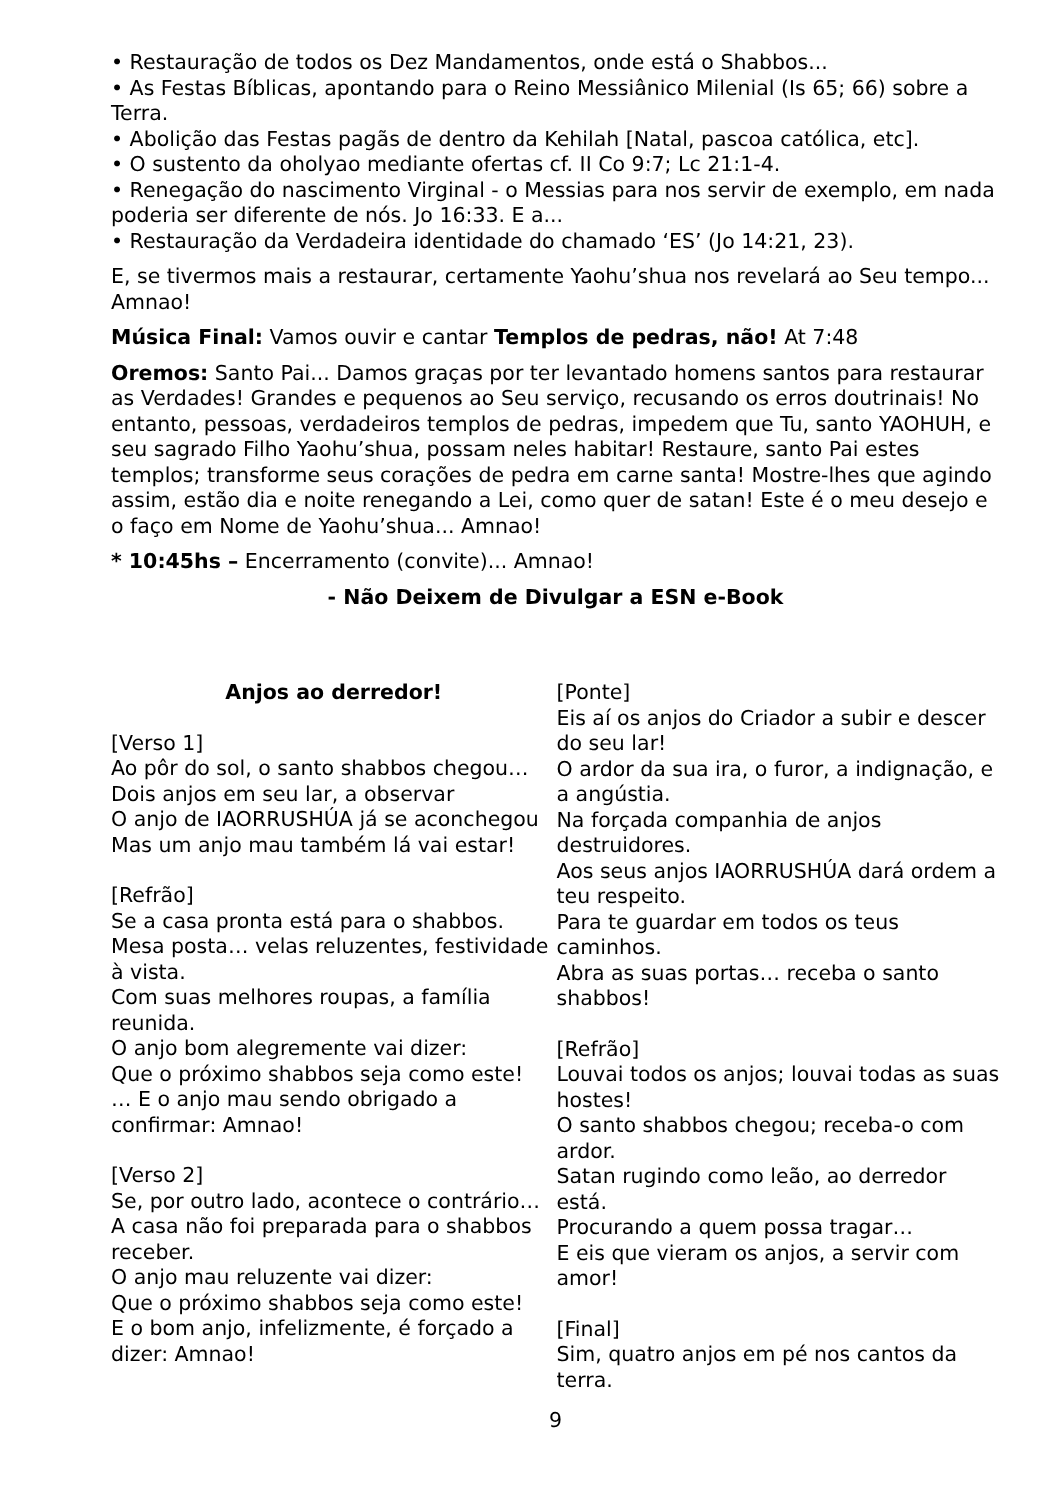• Restauração de todos os Dez Mandamentos, onde está o Shabbos...
• As Festas Bíblicas, apontando para o Reino Messiânico Milenial (Is 65; 66) sobre a Terra.
• Abolição das Festas pagãs de dentro da Kehilah [Natal, pascoa católica, etc].
• O sustento da oholyao mediante ofertas cf. II Co 9:7; Lc 21:1-4.
• Renegação do nascimento Virginal - o Messias para nos servir de exemplo, em nada poderia ser diferente de nós. Jo 16:33. E a...
• Restauração da Verdadeira identidade do chamado ‘ES’ (Jo 14:21, 23).
E, se tivermos mais a restaurar, certamente Yaohu’shua nos revelará ao Seu tempo... Amnao!
Música Final: Vamos ouvir e cantar Templos de pedras, não! At 7:48
Oremos: Santo Pai... Damos graças por ter levantado homens santos para restaurar as Verdades! Grandes e pequenos ao Seu serviço, recusando os erros doutrinais! No entanto, pessoas, verdadeiros templos de pedras, impedem que Tu, santo YAOHUH, e seu sagrado Filho Yaohu’shua, possam neles habitar! Restaure, santo Pai estes templos; transforme seus corações de pedra em carne santa! Mostre-lhes que agindo assim, estão dia e noite renegando a Lei, como quer de satan! Este é o meu desejo e o faço em Nome de Yaohu’shua... Amnao!
* 10:45hs – Encerramento (convite)... Amnao!
- Não Deixem de Divulgar a ESN e-Book
Anjos ao derredor!
[Verso 1]
Ao pôr do sol, o santo shabbos chegou…
Dois anjos em seu lar, a observar
O anjo de IAORRUSHÚA já se aconchegou
Mas um anjo mau também lá vai estar!
[Refrão]
Se a casa pronta está para o shabbos.
Mesa posta… velas reluzentes, festividade à vista.
Com suas melhores roupas, a família reunida.
O anjo bom alegremente vai dizer:
Que o próximo shabbos seja como este!
… E o anjo mau sendo obrigado a confirmar: Amnao!
[Verso 2]
Se, por outro lado, acontece o contrário…
A casa não foi preparada para o shabbos receber.
O anjo mau reluzente vai dizer:
Que o próximo shabbos seja como este!
E o bom anjo, infelizmente, é forçado a dizer: Amnao!
[Ponte]
Eis aí os anjos do Criador a subir e descer do seu lar!
O ardor da sua ira, o furor, a indignação, e a angústia.
Na forçada companhia de anjos destruidores.
Aos seus anjos IAORRUSHÚA dará ordem a teu respeito.
Para te guardar em todos os teus caminhos.
Abra as suas portas… receba o santo shabbos!
[Refrão]
Louvai todos os anjos; louvai todas as suas hostes!
O santo shabbos chegou; receba-o com ardor.
Satan rugindo como leão, ao derredor está.
Procurando a quem possa tragar…
E eis que vieram os anjos, a servir com amor!
[Final]
Sim, quatro anjos em pé nos cantos da terra.
9